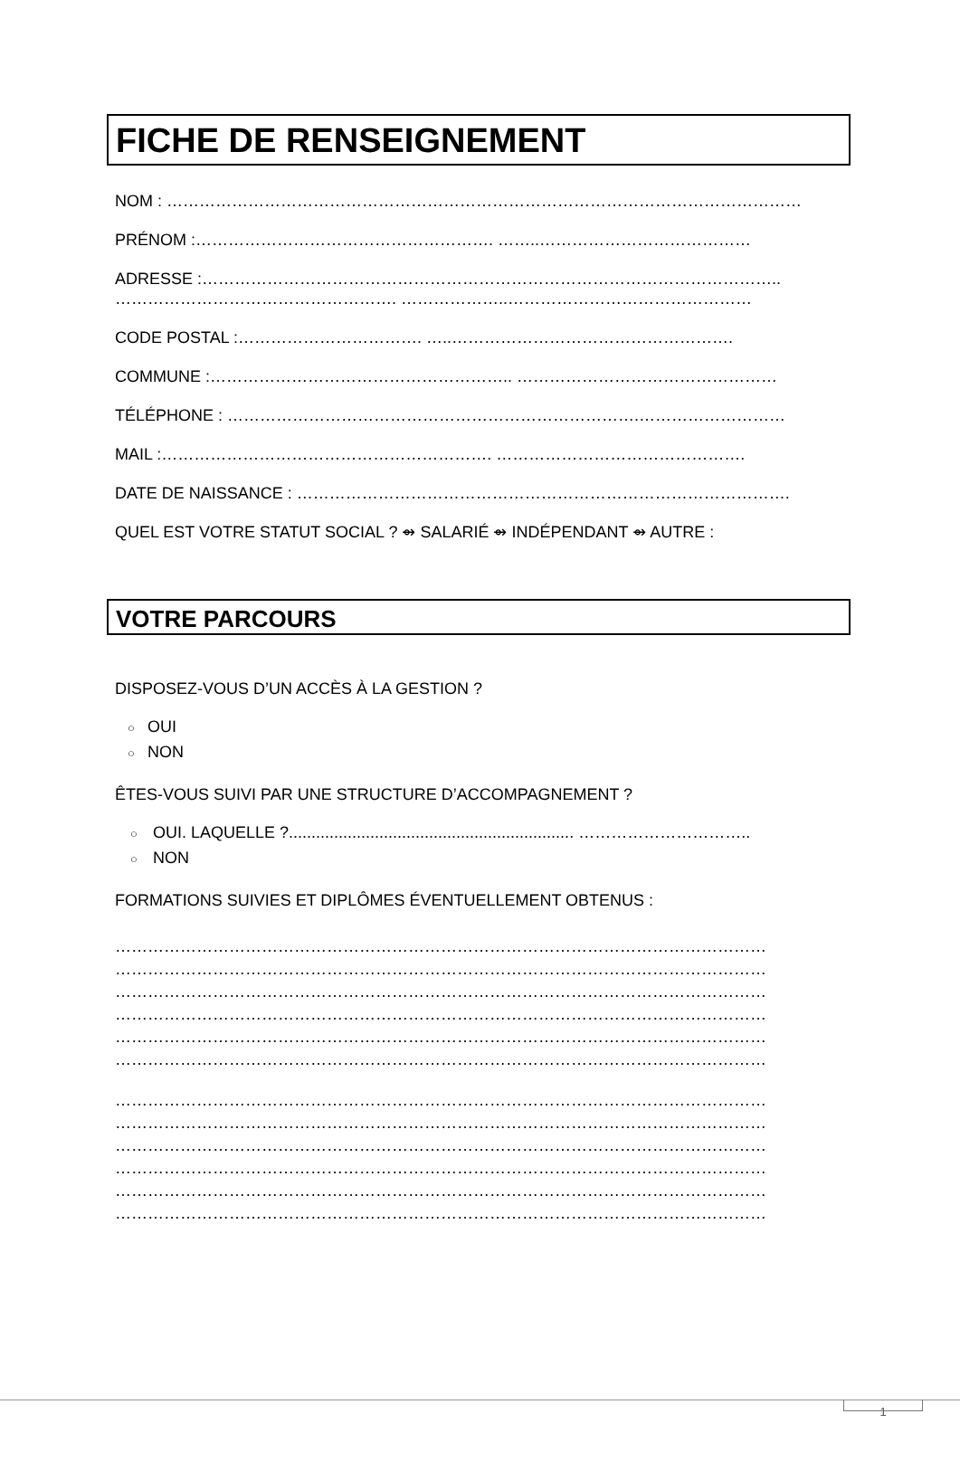FICHE DE RENSEIGNEMENT
NOM : ………………………………………………………………………………………………………
PRÉNOM :………………………………………………. ……..…………………………………
ADRESSE :……………………………………………………………………………………………..
……………………………………………. ………………..………………………………………
CODE POSTAL :……………………………. …..…………………………………………….
COMMUNE :……………………………………………….. …………………………………………
TÉLÉPHONE : ………………………………………………………………….………………………
MAIL :……………………………………………………. ……………………………………….
DATE DE NAISSANCE : ……………………………………………………………………………….
QUEL EST VOTRE STATUT SOCIAL ? ⇴ SALARIÉ ⇴ INDÉPENDANT ⇴ AUTRE :
VOTRE PARCOURS
DISPOSEZ-VOUS D’UN ACCÈS À LA GESTION ?
○ OUI
○ NON
ÊTES-VOUS SUIVI PAR UNE STRUCTURE D’ACCOMPAGNEMENT ?
○ OUI. LAQUELLE ?............................................................... …………………………..
○ NON
FORMATIONS SUIVIES ET DIPLÔMES ÉVENTUELLEMENT OBTENUS :
…………………………………………………………………………………………………………
…………………………………………………………………………………………………………
…………………………………………………………………………………………………………
…………………………………………………………………………………………………………
…………………………………………………………………………………………………………
…………………………………………………………………………………………………………
…………………………………………………………………………………………………………
…………………………………………………………………………………………………………
…………………………………………………………………………………………………………
…………………………………………………………………………………………………………
…………………………………………………………………………………………………………
…………………………………………………………………………………………………………
1